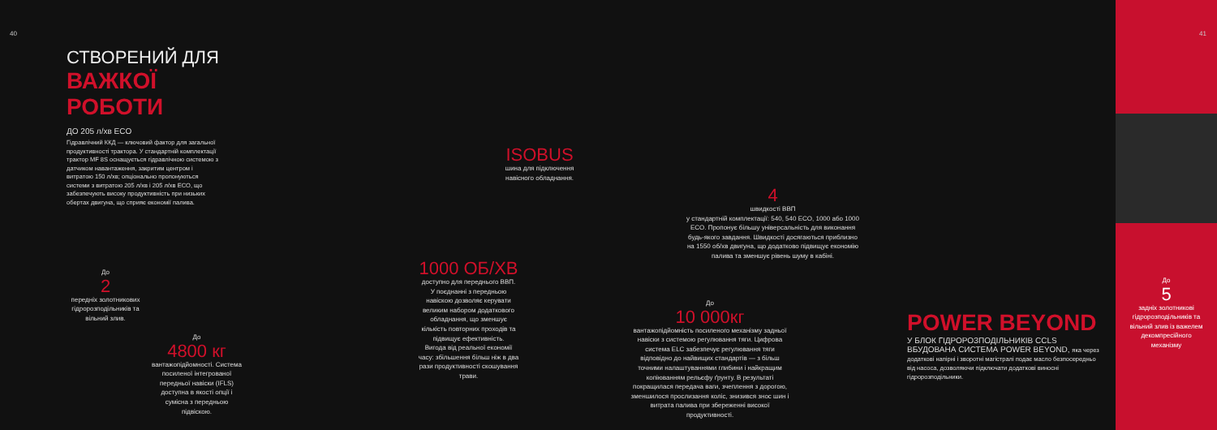40 41
СТВОРЕНИЙ ДЛЯ
ВАЖКОЇ РОБОТИ
ДО 205 л/хв ECO
Гідравлічний ККД — ключовий фактор для загальної продуктивності трактора. У стандартній комплектації трактор MF 8S оснащується гідравлічною системою з датчиком навантаження, закритим центром і витратою 150 л/хв; опціонально пропонуються системи з витратою 205 л/хв і 205 л/хв ECO, що забезпечують високу продуктивність при низьких обертах двигуна, що сприяє економії палива.
До
2
передніх золотникових гідророзподільників та вільний злив.
До
4800 кг
вантажопідйомності. Система посиленої інтегрованої передньої навіски (IFLS) доступна в якості опції і сумісна з передньою підвіскою.
ISOBUS
шина для підключення навісного обладнання.
1000 ОБ/ХВ
доступно для переднього ВВП.
У поєднанні з передньою навіскою дозволяє керувати великим набором додаткового обладнання, що зменшує кількість повторних проходів та підвищує ефективність.
Вигода від реальної економії часу: збільшення більш ніж в два рази продуктивності скошування трави.
4
швидкості ВВП
у стандартній комплектації: 540, 540 ECO, 1000 або 1000 ECO. Пропонує більшу універсальність для виконання будь-якого завдання. Швидкості досягаються приблизно на 1550 об/хв двигуна, що додатково підвищує економію палива та зменшує рівень шуму в кабіні.
До
10 000кг
вантажопідйомність посиленого механізму задньої навіски з системою регулювання тяги. Цифрова система ELC забезпечує регулювання тяги відповідно до найвищих стандартів — з більш точними налаштуваннями глибини і найкращим копіюванням рельєфу ґрунту. В результаті покращилася передача ваги, зчеплення з дорогою, зменшилося прослизання коліс, знизився знос шин і витрата палива при збереженні високої продуктивності.
POWER BEYOND
У БЛОК ГІДРОРОЗПОДІЛЬНИКІВ CCLS ВБУДОВАНА СИСТЕМА POWER BEYOND, яка через додаткові напірні і зворотні магістралі подає масло безпосередньо від насоса, дозволяючи підключати додаткові виносні гідророзподільники.
До
5
задніх золотникові гідророзподільників та вільний злив із важелем декомпресійного механізму